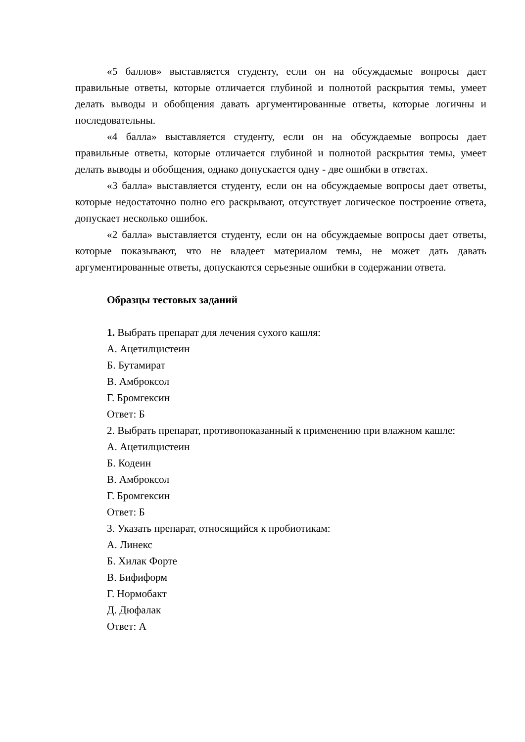«5 баллов» выставляется студенту, если он на обсуждаемые вопросы дает правильные ответы, которые отличается глубиной и полнотой раскрытия темы, умеет делать выводы и обобщения давать аргументированные ответы, которые логичны и последовательны.
«4 балла» выставляется студенту, если он на обсуждаемые вопросы дает правильные ответы, которые отличается глубиной и полнотой раскрытия темы, умеет делать выводы и обобщения, однако допускается одну - две ошибки в ответах.
«3 балла» выставляется студенту, если он на обсуждаемые вопросы дает ответы, которые недостаточно полно его раскрывают, отсутствует логическое построение ответа, допускает несколько ошибок.
«2 балла» выставляется студенту, если он на обсуждаемые вопросы дает ответы, которые показывают, что не владеет материалом темы, не может дать давать аргументированные ответы, допускаются серьезные ошибки в содержании ответа.
Образцы тестовых заданий
1. Выбрать препарат для лечения сухого кашля:
А. Ацетилцистеин
Б. Бутамират
В. Амброксол
Г. Бромгексин
Ответ: Б
2. Выбрать препарат, противопоказанный к применению при влажном кашле:
А. Ацетилцистеин
Б. Кодеин
В. Амброксол
Г. Бромгексин
Ответ: Б
3. Указать препарат, относящийся к пробиотикам:
А. Линекс
Б. Хилак Форте
В. Бифиформ
Г. Нормобакт
Д. Дюфалак
Ответ: А